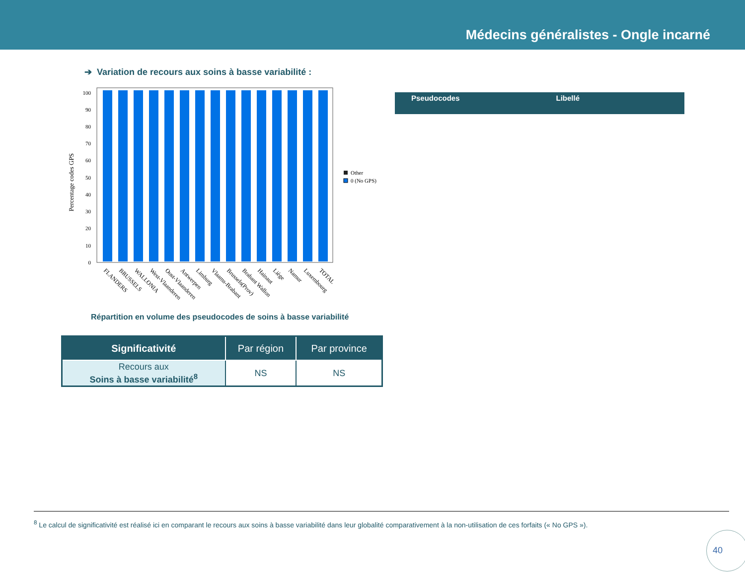Médecins généralistes - Ongle incarné
➔ Variation de recours aux soins à basse variabilité :
Percentage codes GPS
0
10
20
30
40
50
60
70
80
90
100
Other
0 (No GPS)
FLANDERS
BRUSSELS
WALLONIA
West-Vlaanderen
Oost-Vlaanderen
Antwerpen
Limburg
Vlaams-Brabant
Brussels(Prov)
Brabant Wallon
Hainaut
Liège
Namur
Luxembourg
TOTAL
Répartition en volume des pseudocodes de soins à basse variabilité
| Significativité | Par région | Par province |
| --- | --- | --- |
| Recours aux Soins à basse variabilité<sup>8</sup> | NS | NS |
Pseudocodes Libellé
<sup>8</sup> Le calcul de significativité est réalisé ici en comparant le recours aux soins à basse variabilité dans leur globalité comparativement à la non-utilisation de ces forfaits (« No GPS »).
40